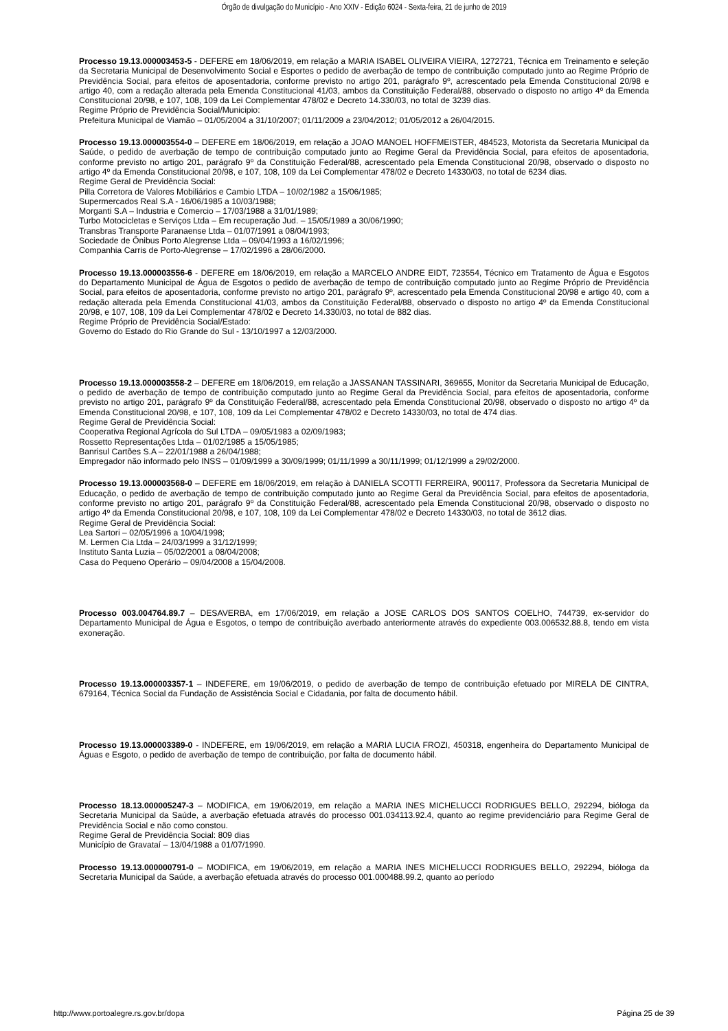Órgão de divulgação do Município - Ano XXIV - Edição 6024 - Sexta-feira, 21 de junho de 2019
Processo 19.13.000003453-5 - DEFERE em 18/06/2019, em relação a MARIA ISABEL OLIVEIRA VIEIRA, 1272721, Técnica em Treinamento e seleção da Secretaria Municipal de Desenvolvimento Social e Esportes o pedido de averbação de tempo de contribuição computado junto ao Regime Próprio de Previdência Social, para efeitos de aposentadoria, conforme previsto no artigo 201, parágrafo 9º, acrescentado pela Emenda Constitucional 20/98 e artigo 40, com a redação alterada pela Emenda Constitucional 41/03, ambos da Constituição Federal/88, observado o disposto no artigo 4º da Emenda Constitucional 20/98, e 107, 108, 109 da Lei Complementar 478/02 e Decreto 14.330/03, no total de 3239 dias.
Regime Próprio de Previdência Social/Municipio:
Prefeitura Municipal de Viamão – 01/05/2004 a 31/10/2007; 01/11/2009 a 23/04/2012; 01/05/2012 a 26/04/2015.
Processo 19.13.000003554-0 – DEFERE em 18/06/2019, em relação a JOAO MANOEL HOFFMEISTER, 484523, Motorista da Secretaria Municipal da Saúde, o pedido de averbação de tempo de contribuição computado junto ao Regime Geral da Previdência Social, para efeitos de aposentadoria, conforme previsto no artigo 201, parágrafo 9º da Constituição Federal/88, acrescentado pela Emenda Constitucional 20/98, observado o disposto no artigo 4º da Emenda Constitucional 20/98, e 107, 108, 109 da Lei Complementar 478/02 e Decreto 14330/03, no total de 6234 dias.
Regime Geral de Previdência Social:
Pilla Corretora de Valores Mobiliários e Cambio LTDA – 10/02/1982 a 15/06/1985;
Supermercados Real S.A - 16/06/1985 a 10/03/1988;
Morganti S.A – Industria e Comercio – 17/03/1988 a 31/01/1989;
Turbo Motocicletas e Serviços Ltda – Em recuperação Jud. – 15/05/1989 a 30/06/1990;
Transbras Transporte Paranaense Ltda – 01/07/1991 a 08/04/1993;
Sociedade de Ônibus Porto Alegrense Ltda – 09/04/1993 a 16/02/1996;
Companhia Carris de Porto-Alegrense – 17/02/1996 a 28/06/2000.
Processo 19.13.000003556-6 - DEFERE em 18/06/2019, em relação a MARCELO ANDRE EIDT, 723554, Técnico em Tratamento de Água e Esgotos do Departamento Municipal de Água de Esgotos o pedido de averbação de tempo de contribuição computado junto ao Regime Próprio de Previdência Social, para efeitos de aposentadoria, conforme previsto no artigo 201, parágrafo 9º, acrescentado pela Emenda Constitucional 20/98 e artigo 40, com a redação alterada pela Emenda Constitucional 41/03, ambos da Constituição Federal/88, observado o disposto no artigo 4º da Emenda Constitucional 20/98, e 107, 108, 109 da Lei Complementar 478/02 e Decreto 14.330/03, no total de 882 dias.
Regime Próprio de Previdência Social/Estado:
Governo do Estado do Rio Grande do Sul - 13/10/1997 a 12/03/2000.
Processo 19.13.000003558-2 – DEFERE em 18/06/2019, em relação a JASSANAN TASSINARI, 369655, Monitor da Secretaria Municipal de Educação, o pedido de averbação de tempo de contribuição computado junto ao Regime Geral da Previdência Social, para efeitos de aposentadoria, conforme previsto no artigo 201, parágrafo 9º da Constituição Federal/88, acrescentado pela Emenda Constitucional 20/98, observado o disposto no artigo 4º da Emenda Constitucional 20/98, e 107, 108, 109 da Lei Complementar 478/02 e Decreto 14330/03, no total de 474 dias.
Regime Geral de Previdência Social:
Cooperativa Regional Agrícola do Sul LTDA – 09/05/1983 a 02/09/1983;
Rossetto Representações Ltda – 01/02/1985 a 15/05/1985;
Banrisul Cartões S.A – 22/01/1988 a 26/04/1988;
Empregador não informado pelo INSS – 01/09/1999 a 30/09/1999; 01/11/1999 a 30/11/1999; 01/12/1999 a 29/02/2000.
Processo 19.13.000003568-0 – DEFERE em 18/06/2019, em relação à DANIELA SCOTTI FERREIRA, 900117, Professora da Secretaria Municipal de Educação, o pedido de averbação de tempo de contribuição computado junto ao Regime Geral da Previdência Social, para efeitos de aposentadoria, conforme previsto no artigo 201, parágrafo 9º da Constituição Federal/88, acrescentado pela Emenda Constitucional 20/98, observado o disposto no artigo 4º da Emenda Constitucional 20/98, e 107, 108, 109 da Lei Complementar 478/02 e Decreto 14330/03, no total de 3612 dias.
Regime Geral de Previdência Social:
Lea Sartori – 02/05/1996 a 10/04/1998;
M. Lermen Cia Ltda – 24/03/1999 a 31/12/1999;
Instituto Santa Luzia – 05/02/2001 a 08/04/2008;
Casa do Pequeno Operário – 09/04/2008 a 15/04/2008.
Processo 003.004764.89.7 – DESAVERBA, em 17/06/2019, em relação a JOSE CARLOS DOS SANTOS COELHO, 744739, ex-servidor do Departamento Municipal de Água e Esgotos, o tempo de contribuição averbado anteriormente através do expediente 003.006532.88.8, tendo em vista exoneração.
Processo 19.13.000003357-1 – INDEFERE, em 19/06/2019, o pedido de averbação de tempo de contribuição efetuado por MIRELA DE CINTRA, 679164, Técnica Social da Fundação de Assistência Social e Cidadania, por falta de documento hábil.
Processo 19.13.000003389-0 - INDEFERE, em 19/06/2019, em relação a MARIA LUCIA FROZI, 450318, engenheira do Departamento Municipal de Águas e Esgoto, o pedido de averbação de tempo de contribuição, por falta de documento hábil.
Processo 18.13.000005247-3 – MODIFICA, em 19/06/2019, em relação a MARIA INES MICHELUCCI RODRIGUES BELLO, 292294, bióloga da Secretaria Municipal da Saúde, a averbação efetuada através do processo 001.034113.92.4, quanto ao regime previdenciário para Regime Geral de Previdência Social e não como constou.
Regime Geral de Previdência Social: 809 dias
Município de Gravataí – 13/04/1988 a 01/07/1990.
Processo 19.13.000000791-0 – MODIFICA, em 19/06/2019, em relação a MARIA INES MICHELUCCI RODRIGUES BELLO, 292294, bióloga da Secretaria Municipal da Saúde, a averbação efetuada através do processo 001.000488.99.2, quanto ao período
http://www.portoalegre.rs.gov.br/dopa Página 25 de 39